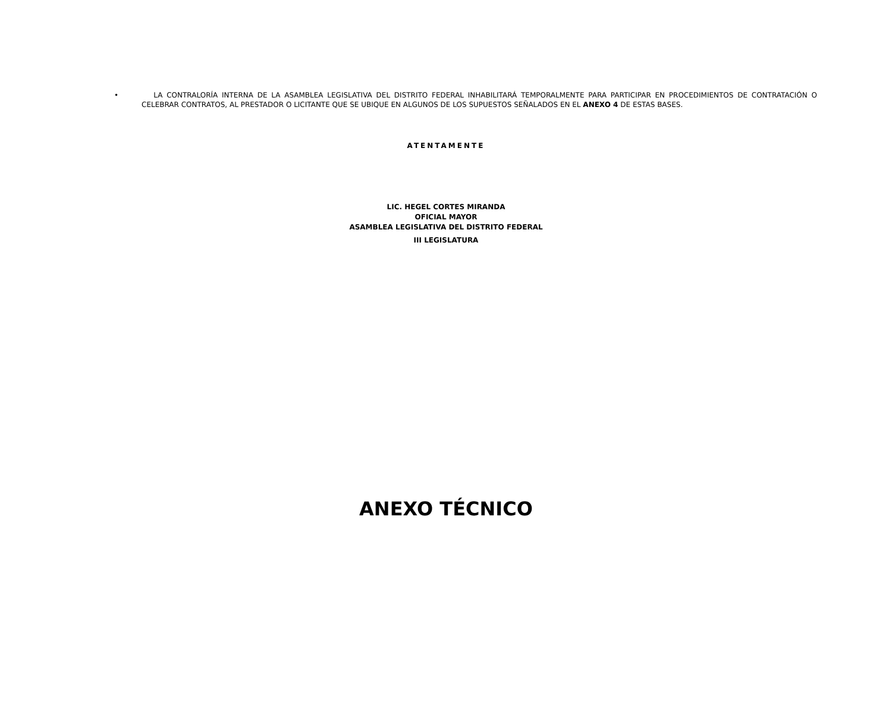• LA CONTRALORÍA INTERNA DE LA ASAMBLEA LEGISLATIVA DEL DISTRITO FEDERAL INHABILITARÁ TEMPORALMENTE PARA PARTICIPAR EN PROCEDIMIENTOS DE CONTRATACIÓN O CELEBRAR CONTRATOS, AL PRESTADOR O LICITANTE QUE SE UBIQUE EN ALGUNOS DE LOS SUPUESTOS SEÑALADOS EN EL ANEXO 4 DE ESTAS BASES.
ATENTAMENTE
LIC. HEGEL CORTES MIRANDA
OFICIAL MAYOR
ASAMBLEA LEGISLATIVA DEL DISTRITO FEDERAL
III LEGISLATURA
ANEXO TÉCNICO